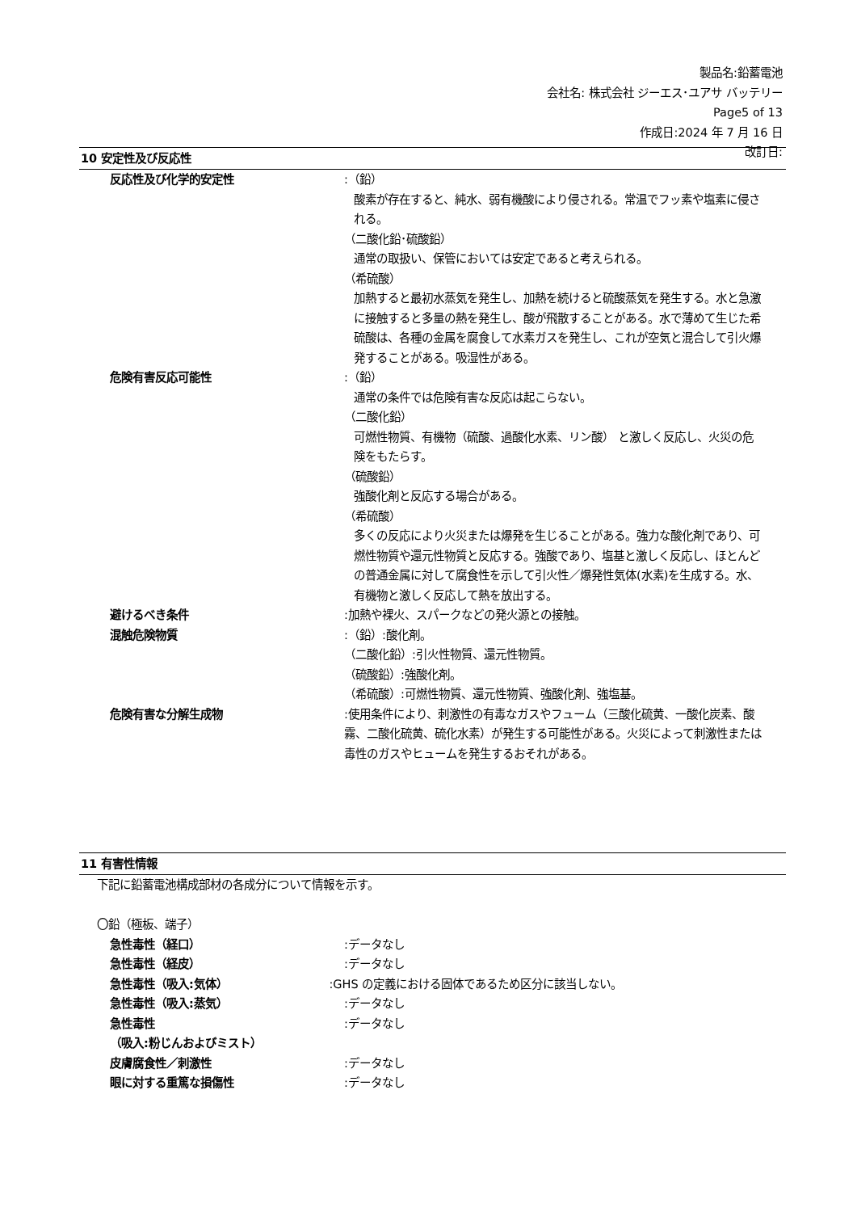製品名:鉛蓄電池
会社名: 株式会社 ジーエス･ユアサ バッテリー
Page5 of 13
作成日:2024 年 7 月 16 日
改訂日:
10 安定性及び反応性
反応性及び化学的安定性 :（鉛）
酸素が存在すると、純水、弱有機酸により侵される。常温でフッ素や塩素に侵される。
（二酸化鉛･硫酸鉛）
通常の取扱い、保管においては安定であると考えられる。
（希硫酸）
加熱すると最初水蒸気を発生し、加熱を続けると硫酸蒸気を発生する。水と急激に接触すると多量の熱を発生し、酸が飛散することがある。水で薄めて生じた希硫酸は、各種の金属を腐食して水素ガスを発生し、これが空気と混合して引火爆発することがある。吸湿性がある。
危険有害反応可能性 :（鉛）
通常の条件では危険有害な反応は起こらない。
（二酸化鉛）
可燃性物質、有機物（硫酸、過酸化水素、リン酸） と激しく反応し、火災の危険をもたらす。
（硫酸鉛）
強酸化剤と反応する場合がある。
（希硫酸）
多くの反応により火災または爆発を生じることがある。強力な酸化剤であり、可燃性物質や還元性物質と反応する。強酸であり、塩基と激しく反応し、ほとんどの普通金属に対して腐食性を示して引火性／爆発性気体(水素)を生成する。水、有機物と激しく反応して熱を放出する。
避けるべき条件 :加熱や裸火、スパークなどの発火源との接触。
混触危険物質 :（鉛）:酸化剤。
（二酸化鉛）:引火性物質、還元性物質。
（硫酸鉛）:強酸化剤。
（希硫酸）:可燃性物質、還元性物質、強酸化剤、強塩基。
危険有害な分解生成物 :使用条件により、刺激性の有毒なガスやフューム（三酸化硫黄、一酸化炭素、酸霧、二酸化硫黄、硫化水素）が発生する可能性がある。火災によって刺激性または毒性のガスやヒュームを発生するおそれがある。
11 有害性情報
下記に鉛蓄電池構成部材の各成分について情報を示す。
〇鉛（極板、端子）
急性毒性（経口） :データなし
急性毒性（経皮） :データなし
急性毒性（吸入:気体） :GHS の定義における固体であるため区分に該当しない。
急性毒性（吸入:蒸気） :データなし
急性毒性
（吸入:粉じんおよびミスト）
:データなし
皮膚腐食性／刺激性 :データなし
眼に対する重篤な損傷性 :データなし